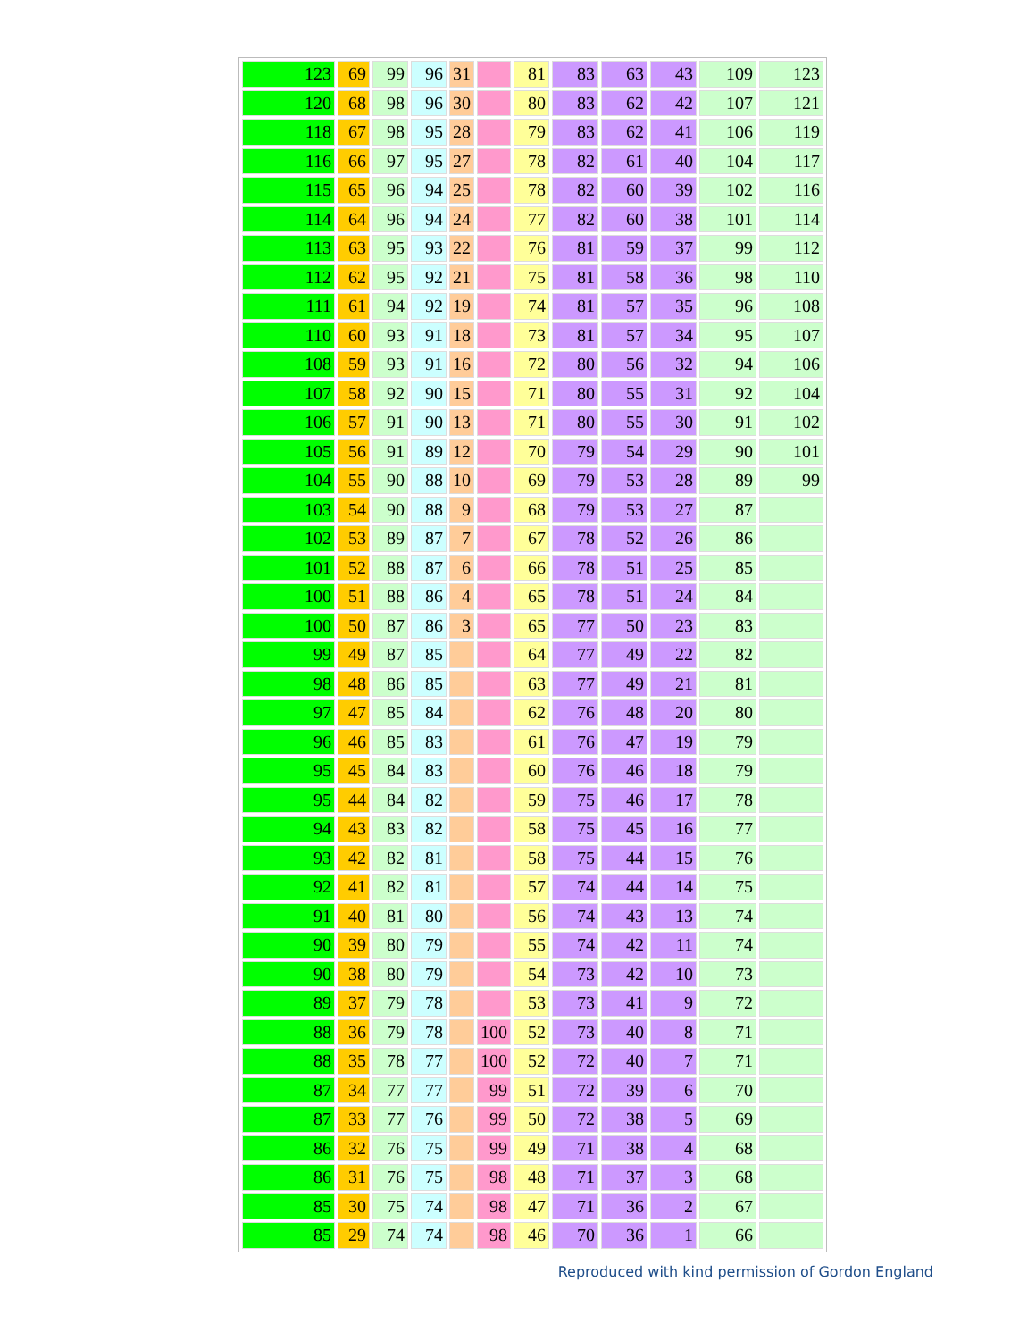| 123 | 69 | 99 | 96 | 31 | | 81 | 83 | 63 | 43 | 109 | 123 |
| 120 | 68 | 98 | 96 | 30 | | 80 | 83 | 62 | 42 | 107 | 121 |
| 118 | 67 | 98 | 95 | 28 | | 79 | 83 | 62 | 41 | 106 | 119 |
| 116 | 66 | 97 | 95 | 27 | | 78 | 82 | 61 | 40 | 104 | 117 |
| 115 | 65 | 96 | 94 | 25 | | 78 | 82 | 60 | 39 | 102 | 116 |
| 114 | 64 | 96 | 94 | 24 | | 77 | 82 | 60 | 38 | 101 | 114 |
| 113 | 63 | 95 | 93 | 22 | | 76 | 81 | 59 | 37 | 99 | 112 |
| 112 | 62 | 95 | 92 | 21 | | 75 | 81 | 58 | 36 | 98 | 110 |
| 111 | 61 | 94 | 92 | 19 | | 74 | 81 | 57 | 35 | 96 | 108 |
| 110 | 60 | 93 | 91 | 18 | | 73 | 81 | 57 | 34 | 95 | 107 |
| 108 | 59 | 93 | 91 | 16 | | 72 | 80 | 56 | 32 | 94 | 106 |
| 107 | 58 | 92 | 90 | 15 | | 71 | 80 | 55 | 31 | 92 | 104 |
| 106 | 57 | 91 | 90 | 13 | | 71 | 80 | 55 | 30 | 91 | 102 |
| 105 | 56 | 91 | 89 | 12 | | 70 | 79 | 54 | 29 | 90 | 101 |
| 104 | 55 | 90 | 88 | 10 | | 69 | 79 | 53 | 28 | 89 | 99 |
| 103 | 54 | 90 | 88 | 9 | | 68 | 79 | 53 | 27 | 87 | |
| 102 | 53 | 89 | 87 | 7 | | 67 | 78 | 52 | 26 | 86 | |
| 101 | 52 | 88 | 87 | 6 | | 66 | 78 | 51 | 25 | 85 | |
| 100 | 51 | 88 | 86 | 4 | | 65 | 78 | 51 | 24 | 84 | |
| 100 | 50 | 87 | 86 | 3 | | 65 | 77 | 50 | 23 | 83 | |
| 99 | 49 | 87 | 85 | | | 64 | 77 | 49 | 22 | 82 | |
| 98 | 48 | 86 | 85 | | | 63 | 77 | 49 | 21 | 81 | |
| 97 | 47 | 85 | 84 | | | 62 | 76 | 48 | 20 | 80 | |
| 96 | 46 | 85 | 83 | | | 61 | 76 | 47 | 19 | 79 | |
| 95 | 45 | 84 | 83 | | | 60 | 76 | 46 | 18 | 79 | |
| 95 | 44 | 84 | 82 | | | 59 | 75 | 46 | 17 | 78 | |
| 94 | 43 | 83 | 82 | | | 58 | 75 | 45 | 16 | 77 | |
| 93 | 42 | 82 | 81 | | | 58 | 75 | 44 | 15 | 76 | |
| 92 | 41 | 82 | 81 | | | 57 | 74 | 44 | 14 | 75 | |
| 91 | 40 | 81 | 80 | | | 56 | 74 | 43 | 13 | 74 | |
| 90 | 39 | 80 | 79 | | | 55 | 74 | 42 | 11 | 74 | |
| 90 | 38 | 80 | 79 | | | 54 | 73 | 42 | 10 | 73 | |
| 89 | 37 | 79 | 78 | | | 53 | 73 | 41 | 9 | 72 | |
| 88 | 36 | 79 | 78 | | 100 | 52 | 73 | 40 | 8 | 71 | |
| 88 | 35 | 78 | 77 | | 100 | 52 | 72 | 40 | 7 | 71 | |
| 87 | 34 | 77 | 77 | | 99 | 51 | 72 | 39 | 6 | 70 | |
| 87 | 33 | 77 | 76 | | 99 | 50 | 72 | 38 | 5 | 69 | |
| 86 | 32 | 76 | 75 | | 99 | 49 | 71 | 38 | 4 | 68 | |
| 86 | 31 | 76 | 75 | | 98 | 48 | 71 | 37 | 3 | 68 | |
| 85 | 30 | 75 | 74 | | 98 | 47 | 71 | 36 | 2 | 67 | |
| 85 | 29 | 74 | 74 | | 98 | 46 | 70 | 36 | 1 | 66 | |
Reproduced with kind permission of Gordon England